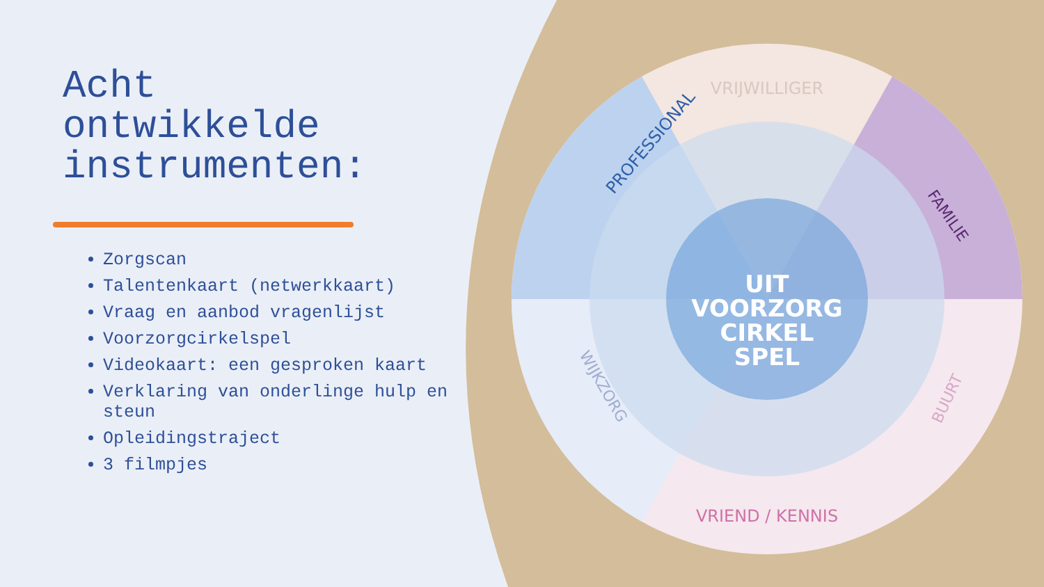UIT
VOORZORG
CIRKEL
SPEL
VRIJWILLIGER
PROFESSIONAL
FAMILIE
WIJKZORG
BUURT
VRIEND / KENNIS
Acht
ontwikkelde
instrumenten:
Zorgscan
Talentenkaart (netwerkkaart)
Vraag en aanbod vragenlijst
Voorzorgcirkelspel
Videokaart: een gesproken kaart
Verklaring van onderlinge hulp en steun
Opleidingstraject
3 filmpjes